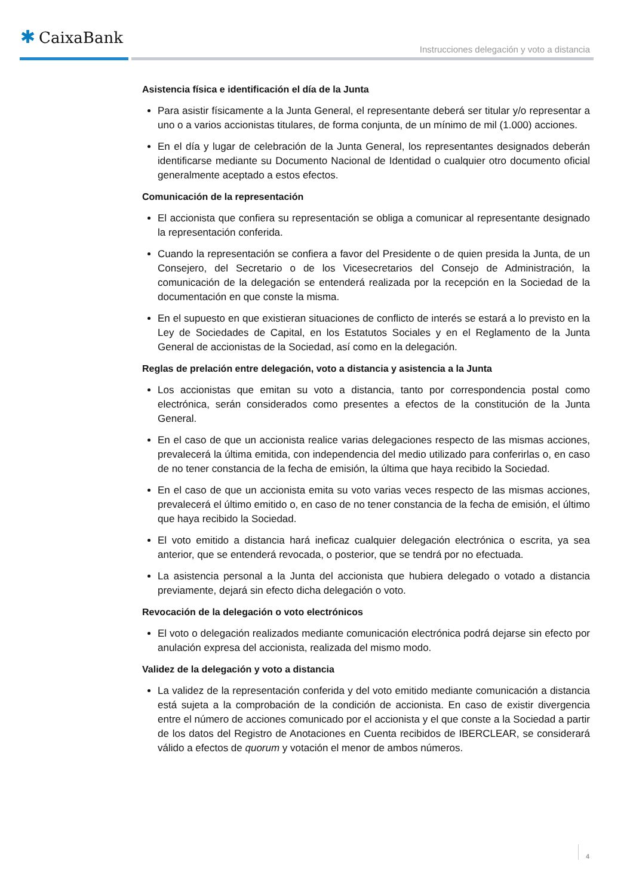✱ CaixaBank
Instrucciones delegación y voto a distancia
Asistencia física e identificación el día de la Junta
Para asistir físicamente a la Junta General, el representante deberá ser titular y/o representar a uno o a varios accionistas titulares, de forma conjunta, de un mínimo de mil (1.000) acciones.
En el día y lugar de celebración de la Junta General, los representantes designados deberán identificarse mediante su Documento Nacional de Identidad o cualquier otro documento oficial generalmente aceptado a estos efectos.
Comunicación de la representación
El accionista que confiera su representación se obliga a comunicar al representante designado la representación conferida.
Cuando la representación se confiera a favor del Presidente o de quien presida la Junta, de un Consejero, del Secretario o de los Vicesecretarios del Consejo de Administración, la comunicación de la delegación se entenderá realizada por la recepción en la Sociedad de la documentación en que conste la misma.
En el supuesto en que existieran situaciones de conflicto de interés se estará a lo previsto en la Ley de Sociedades de Capital, en los Estatutos Sociales y en el Reglamento de la Junta General de accionistas de la Sociedad, así como en la delegación.
Reglas de prelación entre delegación, voto a distancia y asistencia a la Junta
Los accionistas que emitan su voto a distancia, tanto por correspondencia postal como electrónica, serán considerados como presentes a efectos de la constitución de la Junta General.
En el caso de que un accionista realice varias delegaciones respecto de las mismas acciones, prevalecerá la última emitida, con independencia del medio utilizado para conferirlas o, en caso de no tener constancia de la fecha de emisión, la última que haya recibido la Sociedad.
En el caso de que un accionista emita su voto varias veces respecto de las mismas acciones, prevalecerá el último emitido o, en caso de no tener constancia de la fecha de emisión, el último que haya recibido la Sociedad.
El voto emitido a distancia hará ineficaz cualquier delegación electrónica o escrita, ya sea anterior, que se entenderá revocada, o posterior, que se tendrá por no efectuada.
La asistencia personal a la Junta del accionista que hubiera delegado o votado a distancia previamente, dejará sin efecto dicha delegación o voto.
Revocación de la delegación o voto electrónicos
El voto o delegación realizados mediante comunicación electrónica podrá dejarse sin efecto por anulación expresa del accionista, realizada del mismo modo.
Validez de la delegación y voto a distancia
La validez de la representación conferida y del voto emitido mediante comunicación a distancia está sujeta a la comprobación de la condición de accionista. En caso de existir divergencia entre el número de acciones comunicado por el accionista y el que conste a la Sociedad a partir de los datos del Registro de Anotaciones en Cuenta recibidos de IBERCLEAR, se considerará válido a efectos de quorum y votación el menor de ambos números.
4